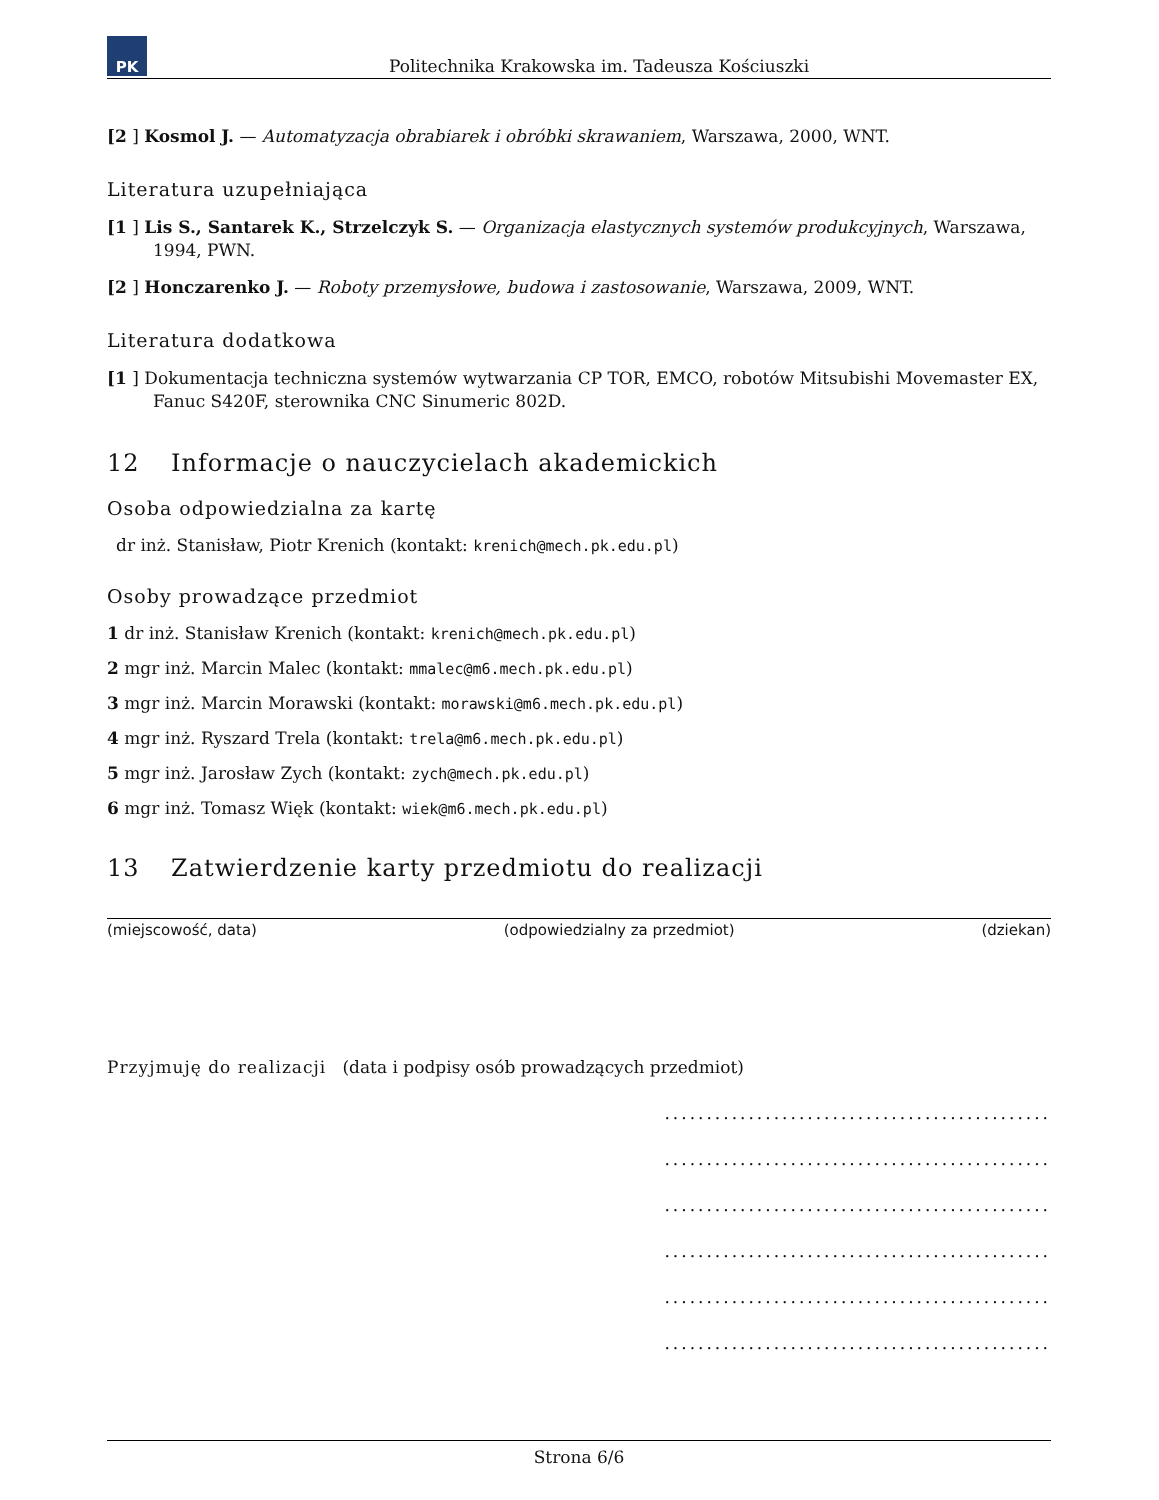PK
Politechnika Krakowska im. Tadeusza Kościuszki
[2 ] Kosmol J. — Automatyzacja obrabiarek i obróbki skrawaniem, Warszawa, 2000, WNT.
Literatura uzupełniająca
[1 ] Lis S., Santarek K., Strzelczyk S. — Organizacja elastycznych systemów produkcyjnych, Warszawa, 1994, PWN.
[2 ] Honczarenko J. — Roboty przemysłowe, budowa i zastosowanie, Warszawa, 2009, WNT.
Literatura dodatkowa
[1 ] Dokumentacja techniczna systemów wytwarzania CP TOR, EMCO, robotów Mitsubishi Movemaster EX, Fanuc S420F, sterownika CNC Sinumeric 802D.
12 Informacje o nauczycielach akademickich
Osoba odpowiedzialna za kartę
dr inż. Stanisław, Piotr Krenich (kontakt: krenich@mech.pk.edu.pl)
Osoby prowadzące przedmiot
1 dr inż. Stanisław Krenich (kontakt: krenich@mech.pk.edu.pl)
2 mgr inż. Marcin Malec (kontakt: mmalec@m6.mech.pk.edu.pl)
3 mgr inż. Marcin Morawski (kontakt: morawski@m6.mech.pk.edu.pl)
4 mgr inż. Ryszard Trela (kontakt: trela@m6.mech.pk.edu.pl)
5 mgr inż. Jarosław Zych (kontakt: zych@mech.pk.edu.pl)
6 mgr inż. Tomasz Więk (kontakt: wiek@m6.mech.pk.edu.pl)
13 Zatwierdzenie karty przedmiotu do realizacji
(miejscowość, data) (odpowiedzialny za przedmiot) (dziekan)
Przyjmuję do realizacji (data i podpisy osób prowadzących przedmiot)
..............................................
..............................................
..............................................
..............................................
..............................................
..............................................
Strona 6/6